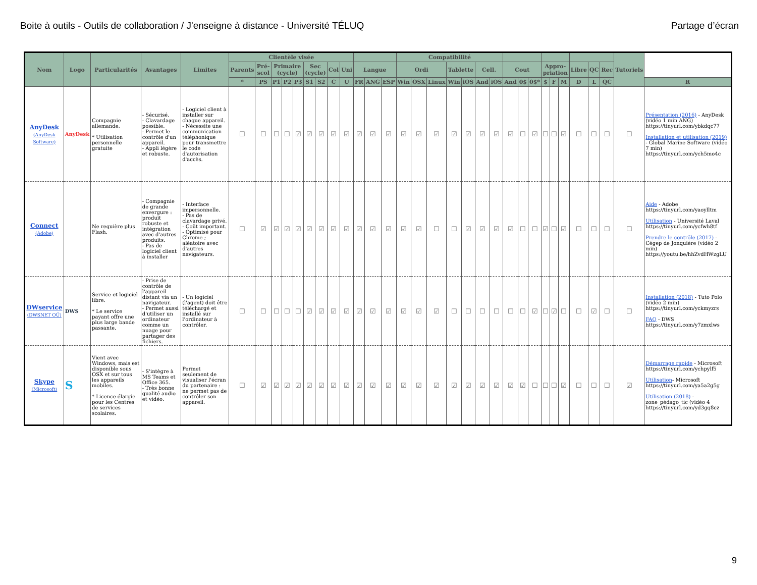Boite à outils - Outils de collaboration / J'enseigne à distance - Université TÉLUQ Partage d’écran
| Nom | Logo | Particularités | Avantages | Limites | Clientèle visée | | | | | | | | | | | | Compatibilité | | | | | | | | | | | | | | | | Tutoriels | |
| --- | --- | --- | --- | --- | --- | --- | --- | --- | --- | --- | --- | --- | --- | --- | --- | --- | --- | --- | --- | --- | --- | --- | --- | --- | --- | --- | --- | --- | --- | --- | --- | --- | --- | --- |
| | | | | | Parents | Pré-scol | Primaire (cycle) | | | Sec (cycle) | | Col | Uni | Langue | | | Ordi | | | Tablette | | Cell. | | Cout | | | Appro-priation | | | Libre | QC | Rec | | |
| | | | | | * | PS | P1 | P2 | P3 | S1 | S2 | C | U | FR | ANG | ESP | Win | OSX | Linux | Win | iOS | And | iOS | And | 0$ | 0$* | $ | F | M | D | L | QC | | R |
| AnyDesk (AnyDesk Software) | AnyDesk | Compagnie allemande. * Utilisation personnelle gratuite | - Sécurisé. - Clavardage possible. - Permet le contrôle d'un appareil. - Appli légère et robuste. | - Logiciel client à installer sur chaque appareil. - Nécessite une communication téléphonique pour transmettre le code d'autorisation d'accès. | ☐ | ☐ | ☐ | ☐ | ☑ | ☑ | ☑ | ☑ | ☑ | ☑ | ☑ | ☑ | ☑ | ☑ | ☑ | ☑ | ☑ | ☑ | ☑ | ☑ | ☐ | ☑ | ☐ | ☐ | ☑ | ☐ | ☐ | ☐ | ☐ | Présentation (2016) - AnyDesk (vidéo 1 min ANG) https://tinyurl.com/ybkdqc77 Installation et utilisation (2019) - Global Marine Software (vidéo 7 min) https://tinyurl.com/ych5mo4c |
| Connect (Adobe) | | Ne requière plus Flash. | - Compagnie de grande envergure : produit robuste et intégration avec d'autres produits. - Pas de logiciel client à installer | - Interface impersonnelle. - Pas de clavardage privé. - Coût important. - Optimisé pour Chrome ; aléatoire avec d'autres navigateurs. | ☐ | ☑ | ☑ | ☑ | ☑ | ☑ | ☑ | ☑ | ☑ | ☑ | ☑ | ☑ | ☑ | ☑ | ☐ | ☐ | ☑ | ☑ | ☑ | ☑ | ☐ | ☐ | ☑ | ☐ | ☑ | ☐ | ☐ | ☐ | ☐ | Aide - Adobe https://tinyurl.com/yaoylltm Utilisation - Université Laval https://tinyurl.com/ycfwh8tf Prendre le contrôle (2017) - Cégep de Jonquière (vidéo 2 min) https://youtu.be/hhZvdHWzgLU |
| DWservice (DWSNET OÜ) | DWS | Service et logiciel libre. * Le service payant offre une plus large bande passante. | - Prise de contrôle de l'appareil distant via un navigateur. - Permet aussi d'utiliser un ordinateur comme un nuage pour partager des fichiers. | - Un logiciel (l'agent) doit être téléchargé et installé sur l'ordinateur à contrôler. | ☐ | ☐ | ☐ | ☐ | ☐ | ☑ | ☑ | ☑ | ☑ | ☑ | ☑ | ☑ | ☑ | ☑ | ☑ | ☐ | ☐ | ☐ | ☐ | ☐ | ☐ | ☑ | ☐ | ☑ | ☐ | ☐ | ☑ | ☐ | ☐ | Installation (2018) - Tuto Polo (vidéo 2 min) https://tinyurl.com/yckmyzrs FAQ - DWS https://tinyurl.com/y7zmxlws |
| Skype (Microsoft) | S | Vient avec Windows, mais est disponible sous OSX et sur tous les appareils mobiles. * Licence élargie pour les Centres de services scolaires. | - S'intègre à MS Teams et Office 365. - Très bonne qualité audio et vidéo. | Permet seulement de visualiser l'écran du partenaire : ne permet pas de contrôler son appareil. | ☐ | ☑ | ☑ | ☑ | ☑ | ☑ | ☑ | ☑ | ☑ | ☑ | ☑ | ☑ | ☑ | ☑ | ☑ | ☑ | ☑ | ☑ | ☑ | ☑ | ☑ | ☐ | ☐ | ☐ | ☑ | ☐ | ☐ | ☐ | ☑ | Démarrage rapide - Microsoft https://tinyurl.com/ychpylf5 Utilisation - Microsoft https://tinyurl.com/ya5a2g5g Utilisation (2018) - zone_pédago_tic (vidéo 4 https://tinyurl.com/yd3gq8cz |
9